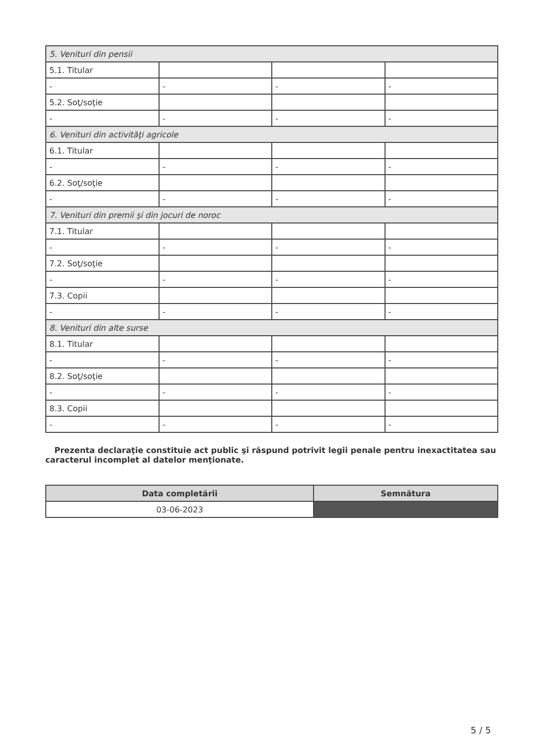| 5. Venituri din pensii | | | |
| 5.1. Titular | | | |
| - | - | - | - |
| 5.2. Soţ/soţie | | | |
| - | - | - | - |
| 6. Venituri din activităţi agricole | | | |
| 6.1. Titular | | | |
| - | - | - | - |
| 6.2. Soţ/soţie | | | |
| - | - | - | - |
| 7. Venituri din premii şi din jocuri de noroc | | | |
| 7.1. Titular | | | |
| - | - | - | - |
| 7.2. Soţ/soţie | | | |
| - | - | - | - |
| 7.3. Copii | | | |
| - | - | - | - |
| 8. Venituri din alte surse | | | |
| 8.1. Titular | | | |
| - | - | - | - |
| 8.2. Soţ/soţie | | | |
| - | - | - | - |
| 8.3. Copii | | | |
| - | - | - | - |
Prezenta declaraţie constituie act public şi răspund potrivit legii penale pentru inexactitatea sau caracterul incomplet al datelor menţionate.
| Data completării | Semnătura |
| --- | --- |
| 03-06-2023 | |
5 / 5